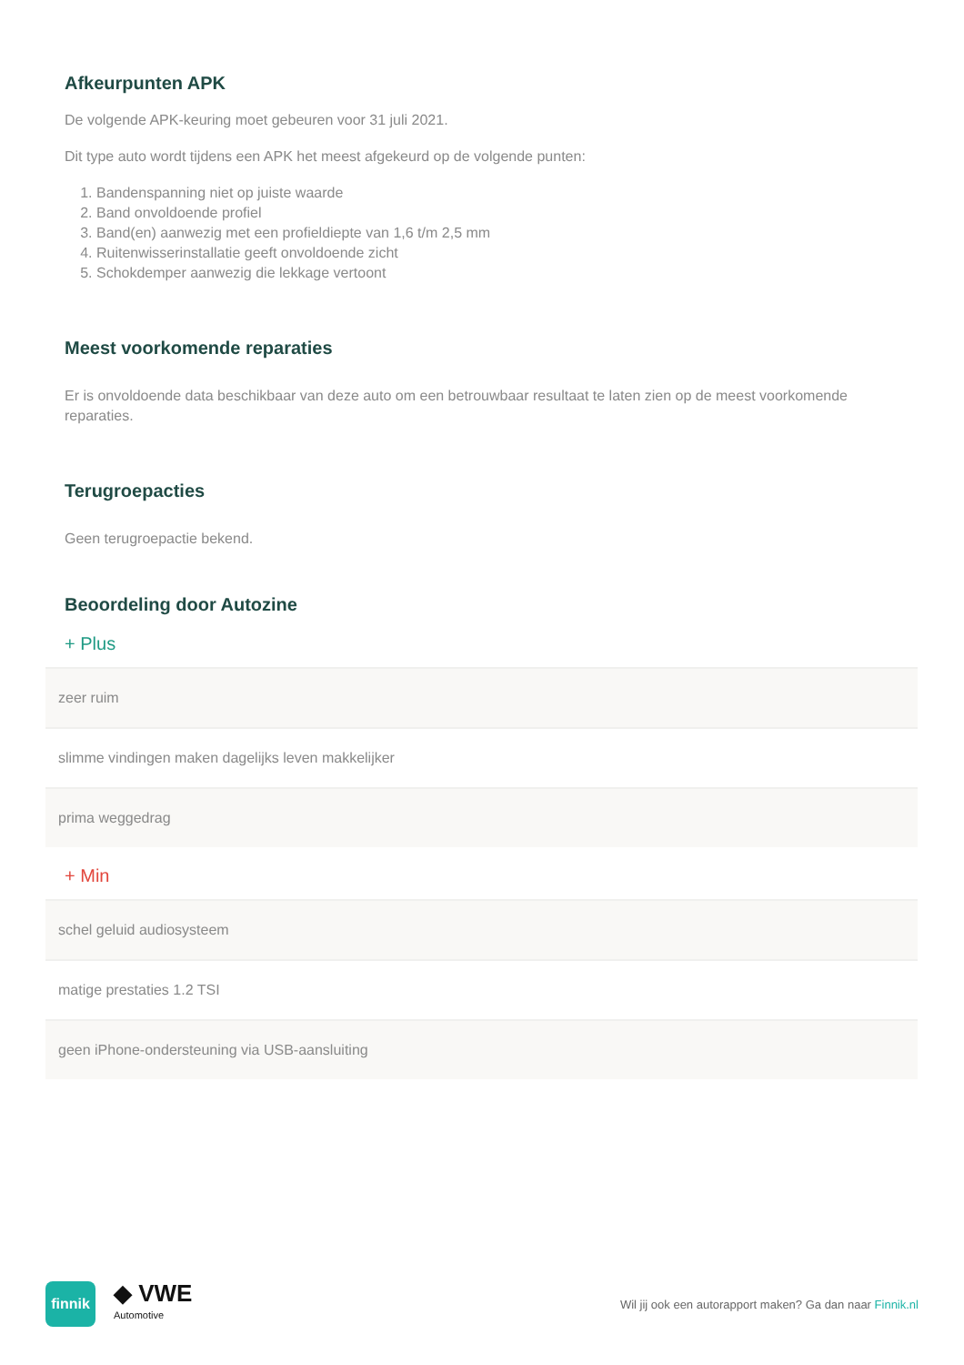Afkeurpunten APK
De volgende APK-keuring moet gebeuren voor 31 juli 2021.
Dit type auto wordt tijdens een APK het meest afgekeurd op de volgende punten:
1. Bandenspanning niet op juiste waarde
2. Band onvoldoende profiel
3. Band(en) aanwezig met een profieldiepte van 1,6 t/m 2,5 mm
4. Ruitenwisserinstallatie geeft onvoldoende zicht
5. Schokdemper aanwezig die lekkage vertoont
Meest voorkomende reparaties
Er is onvoldoende data beschikbaar van deze auto om een betrouwbaar resultaat te laten zien op de meest voorkomende reparaties.
Terugroepacties
Geen terugroepactie bekend.
Beoordeling door Autozine
+ Plus
| zeer ruim |
| slimme vindingen maken dagelijks leven makkelijker |
| prima weggedrag |
+ Min
| schel geluid audiosysteem |
| matige prestaties 1.2 TSI |
| geen iPhone-ondersteuning via USB-aansluiting |
finnik
◆ VWE
Automotive
Wil jij ook een autorapport maken? Ga dan naar Finnik.nl